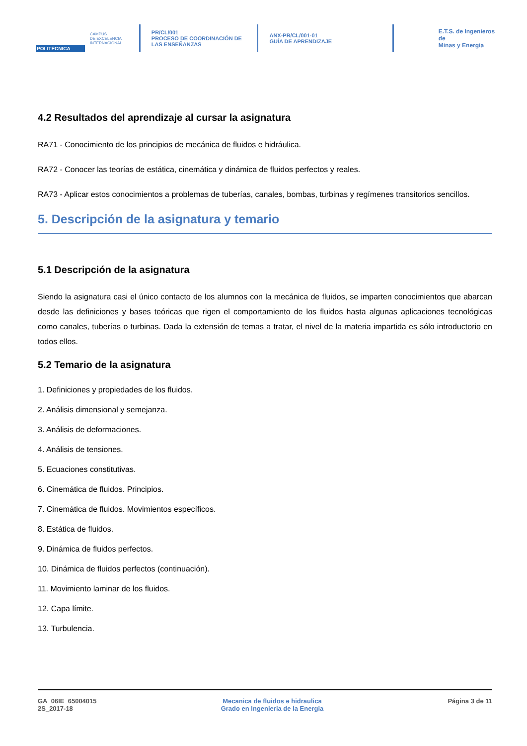POLITÉCNICA
CAMPUS
DE EXCELENCIA
INTERNACIONAL
PR/CL/001
PROCESO DE COORDINACIÓN DE
LAS ENSEÑANZAS
ANX-PR/CL/001-01
GUÍA DE APRENDIZAJE
E.T.S. de Ingenieros de
Minas y Energia
4.2 Resultados del aprendizaje al cursar la asignatura
RA71 - Conocimiento de los principios de mecánica de fluidos e hidráulica.
RA72 - Conocer las teorías de estática, cinemática y dinámica de fluidos perfectos y reales.
RA73 - Aplicar estos conocimientos a problemas de tuberías, canales, bombas, turbinas y regímenes transitorios sencillos.
5. Descripción de la asignatura y temario
5.1 Descripción de la asignatura
Siendo la asignatura casi el único contacto de los alumnos con la mecánica de fluidos, se imparten conocimientos que abarcan desde las definiciones y bases teóricas que rigen el comportamiento de los fluidos hasta algunas aplicaciones tecnológicas como canales, tuberías o turbinas. Dada la extensión de temas a tratar, el nivel de la materia impartida es sólo introductorio en todos ellos.
5.2 Temario de la asignatura
1. Definiciones y propiedades de los fluidos.
2. Análisis dimensional y semejanza.
3. Análisis de deformaciones.
4. Análisis de tensiones.
5. Ecuaciones constitutivas.
6. Cinemática de fluidos. Principios.
7. Cinemática de fluidos. Movimientos específicos.
8. Estática de fluidos.
9. Dinámica de fluidos perfectos.
10. Dinámica de fluidos perfectos (continuación).
11. Movimiento laminar de los fluidos.
12. Capa límite.
13. Turbulencia.
GA_06IE_65004015
2S_2017-18
Mecanica de fluidos e hidraulica
Grado en Ingenieria de la Energia
Página 3 de 11